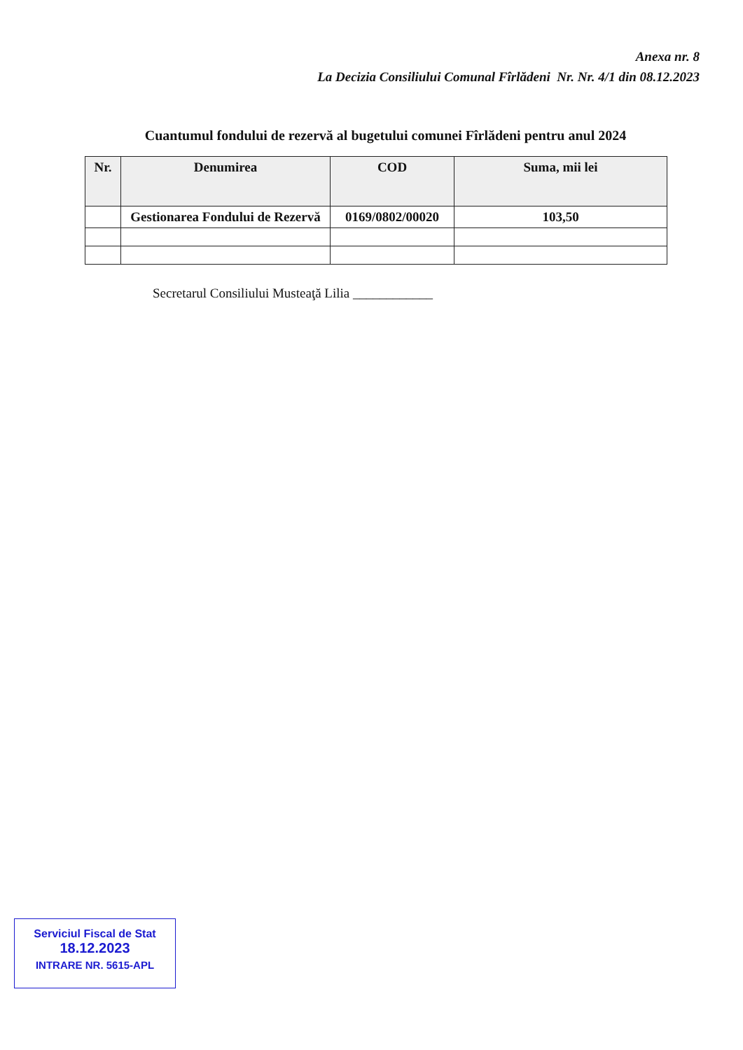Anexa nr. 8
La Decizia Consiliului Comunal Fîrlădeni Nr. Nr. 4/1 din 08.12.2023
Cuantumul fondului de rezervă al bugetului comunei Fîrlădeni pentru anul 2024
| Nr. | Denumirea | COD | Suma, mii lei |
| --- | --- | --- | --- |
| | Gestionarea Fondului de Rezervă | 0169/0802/00020 | 103,50 |
Secretarul Consiliului Musteaţă Lilia ____________
Serviciul Fiscal de Stat
18.12.2023
INTRARE NR. 5615-APL